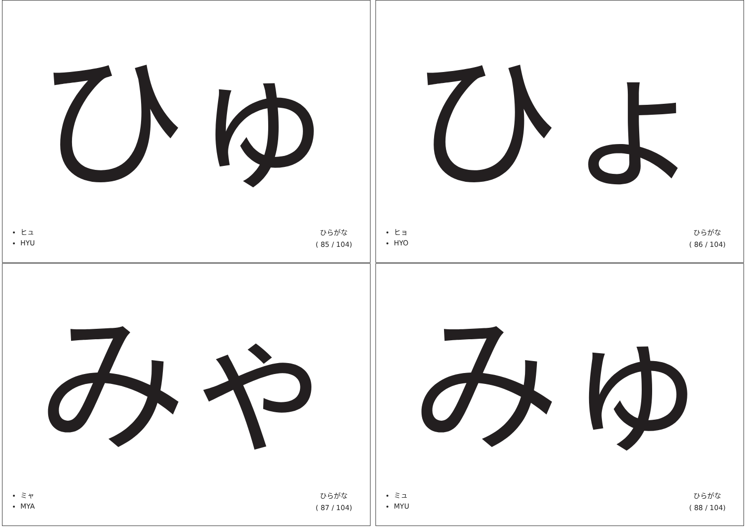ひゅ
ヒュ
HYU
ひらがな
( 85 / 104)
ひょ
ヒョ
HYO
ひらがな
( 86 / 104)
みゃ
ミャ
MYA
ひらがな
( 87 / 104)
みゅ
ミュ
MYU
ひらがな
( 88 / 104)